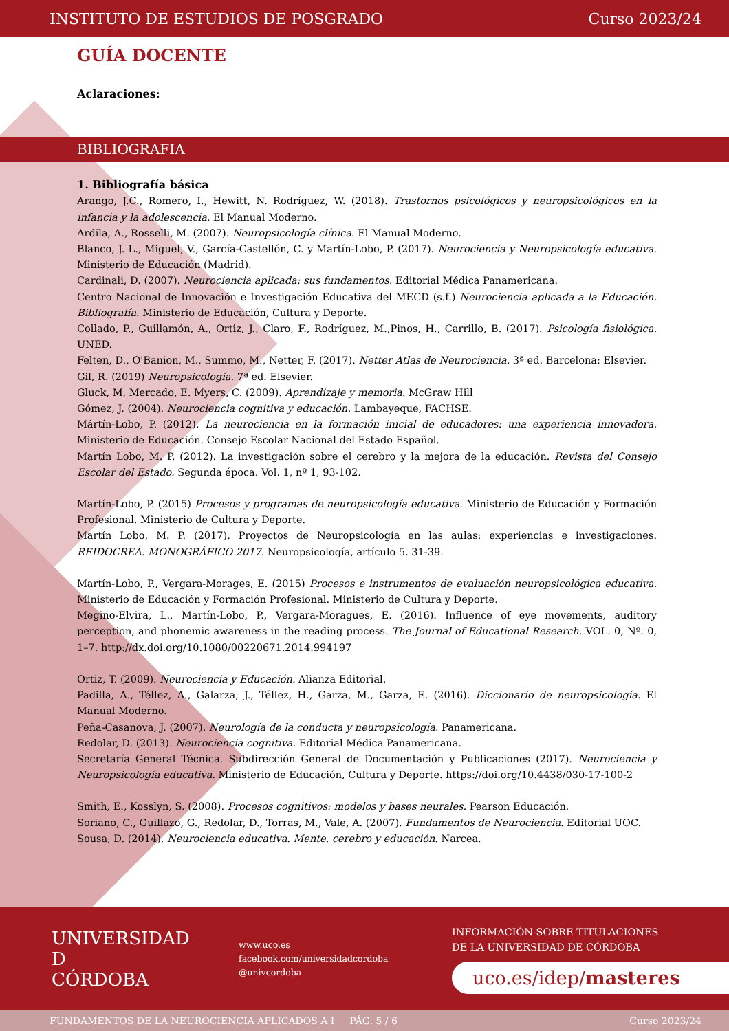INSTITUTO DE ESTUDIOS DE POSGRADO Curso 2023/24
GUÍA DOCENTE
Aclaraciones:
BIBLIOGRAFIA
1. Bibliografía básica
Arango, J.C., Romero, I., Hewitt, N. Rodríguez, W. (2018). Trastornos psicológicos y neuropsicológicos en la infancia y la adolescencia. El Manual Moderno.
Ardila, A., Rosselli, M. (2007). Neuropsicología clínica. El Manual Moderno.
Blanco, J. L., Miguel, V., García-Castellón, C. y Martín-Lobo, P. (2017). Neurociencia y Neuropsicología educativa. Ministerio de Educación (Madrid).
Cardinali, D. (2007). Neurociencia aplicada: sus fundamentos. Editorial Médica Panamericana.
Centro Nacional de Innovación e Investigación Educativa del MECD (s.f.) Neurociencia aplicada a la Educación. Bibliografía. Ministerio de Educación, Cultura y Deporte.
Collado, P., Guillamón, A., Ortiz, J., Claro, F., Rodríguez, M.,Pinos, H., Carrillo, B. (2017). Psicología fisiológica. UNED.
Felten, D., O'Banion, M., Summo, M., Netter, F. (2017). Netter Atlas de Neurociencia. 3ª ed. Barcelona: Elsevier.
Gil, R. (2019) Neuropsicología. 7ª ed. Elsevier.
Gluck, M, Mercado, E. Myers, C. (2009). Aprendizaje y memoria. McGraw Hill
Gómez, J. (2004). Neurociencia cognitiva y educación. Lambayeque, FACHSE.
Mártín-Lobo, P. (2012). La neurociencia en la formación inicial de educadores: una experiencia innovadora. Ministerio de Educación. Consejo Escolar Nacional del Estado Español.
Martín Lobo, M. P. (2012). La investigación sobre el cerebro y la mejora de la educación. Revista del Consejo Escolar del Estado. Segunda época. Vol. 1, nº 1, 93-102.
Martín-Lobo, P. (2015) Procesos y programas de neuropsicología educativa. Ministerio de Educación y Formación Profesional. Ministerio de Cultura y Deporte.
Martín Lobo, M. P. (2017). Proyectos de Neuropsicología en las aulas: experiencias e investigaciones. REIDOCREA. MONOGRÁFICO 2017. Neuropsicología, artículo 5. 31-39.
Martín-Lobo, P., Vergara-Morages, E. (2015) Procesos e instrumentos de evaluación neuropsicológica educativa. Ministerio de Educación y Formación Profesional. Ministerio de Cultura y Deporte.
Megino-Elvira, L., Martín-Lobo, P., Vergara-Moragues, E. (2016). Influence of eye movements, auditory perception, and phonemic awareness in the reading process. The Journal of Educational Research. VOL. 0, Nº. 0, 1–7. http://dx.doi.org/10.1080/00220671.2014.994197
Ortiz, T. (2009). Neurociencia y Educación. Alianza Editorial.
Padilla, A., Téllez, A., Galarza, J., Téllez, H., Garza, M., Garza, E. (2016). Diccionario de neuropsicología. El Manual Moderno.
Peña-Casanova, J. (2007). Neurología de la conducta y neuropsicología. Panamericana.
Redolar, D. (2013). Neurociencia cognitiva. Editorial Médica Panamericana.
Secretaría General Técnica. Subdirección General de Documentación y Publicaciones (2017). Neurociencia y Neuropsicología educativa. Ministerio de Educación, Cultura y Deporte. https://doi.org/10.4438/030-17-100-2
Smith, E., Kosslyn, S. (2008). Procesos cognitivos: modelos y bases neurales. Pearson Educación.
Soriano, C., Guillazo, G., Redolar, D., Torras, M., Vale, A. (2007). Fundamentos de Neurociencia. Editorial UOC.
Sousa, D. (2014). Neurociencia educativa. Mente, cerebro y educación. Narcea.
UNIVERSIDAD
D
CÓRDOBA
www.uco.es
facebook.com/universidadcordoba
@univcordoba
INFORMACIÓN SOBRE TITULACIONES
DE LA UNIVERSIDAD DE CÓRDOBA
uco.es/idep/masteres
FUNDAMENTOS DE LA NEUROCIENCIA APLICADOS A I PÁG. 5 / 6 Curso 2023/24